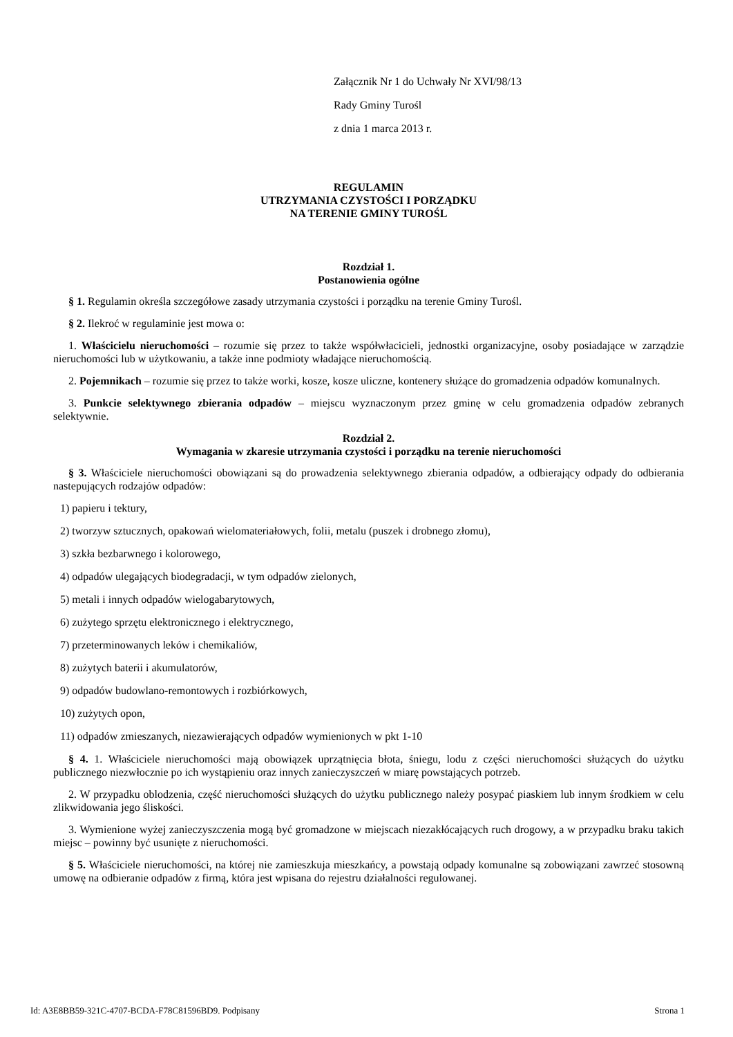Załącznik Nr 1 do Uchwały Nr XVI/98/13
Rady Gminy Turośl
z dnia 1 marca 2013 r.
REGULAMIN
UTRZYMANIA CZYSTOŚCI I PORZĄDKU
NA TERENIE GMINY TUROŚL
Rozdział 1.
Postanowienia ogólne
§ 1. Regulamin określa szczegółowe zasady utrzymania czystości i porządku na terenie Gminy Turośl.
§ 2. Ilekroć w regulaminie jest mowa o:
1. Właścicielu nieruchomości – rozumie się przez to także współwłacicieli, jednostki organizacyjne, osoby posiadające w zarządzie nieruchomości lub w użytkowaniu, a także inne podmioty władające nieruchomością.
2. Pojemnikach – rozumie się przez to także worki, kosze, kosze uliczne, kontenery służące do gromadzenia odpadów komunalnych.
3. Punkcie selektywnego zbierania odpadów – miejscu wyznaczonym przez gminę w celu gromadzenia odpadów zebranych selektywnie.
Rozdział 2.
Wymagania w zkaresie utrzymania czystości i porządku na terenie nieruchomości
§ 3. Właściciele nieruchomości obowiązani są do prowadzenia selektywnego zbierania odpadów, a odbierający odpady do odbierania nastepujących rodzajów odpadów:
1) papieru i tektury,
2) tworzyw sztucznych, opakowań wielomateriałowych, folii, metalu (puszek i drobnego złomu),
3) szkła bezbarwnego i kolorowego,
4) odpadów ulegających biodegradacji, w tym odpadów zielonych,
5) metali i innych odpadów wielogabarytowych,
6) zużytego sprzętu elektronicznego i elektrycznego,
7) przeterminowanych leków i chemikaliów,
8) zużytych baterii i akumulatorów,
9) odpadów budowlano-remontowych i rozbiórkowych,
10) zużytych opon,
11) odpadów zmieszanych, niezawierających odpadów wymienionych w pkt 1-10
§ 4. 1. Właściciele nieruchomości mają obowiązek uprzątnięcia błota, śniegu, lodu z części nieruchomości służących do użytku publicznego niezwłocznie po ich wystąpieniu oraz innych zanieczyszczeń w miarę powstających potrzeb.
2. W przypadku oblodzenia, część nieruchomości służących do użytku publicznego należy posypać piaskiem lub innym środkiem w celu zlikwidowania jego śliskości.
3. Wymienione wyżej zanieczyszczenia mogą być gromadzone w miejscach niezakłócających ruch drogowy, a w przypadku braku takich miejsc – powinny być usunięte z nieruchomości.
§ 5. Właściciele nieruchomości, na której nie zamieszkuja mieszkańcy, a powstają odpady komunalne są zobowiązani zawrzeć stosowną umowę na odbieranie odpadów z firmą, która jest wpisana do rejestru działalności regulowanej.
Id: A3E8BB59-321C-4707-BCDA-F78C81596BD9. Podpisany Strona 1